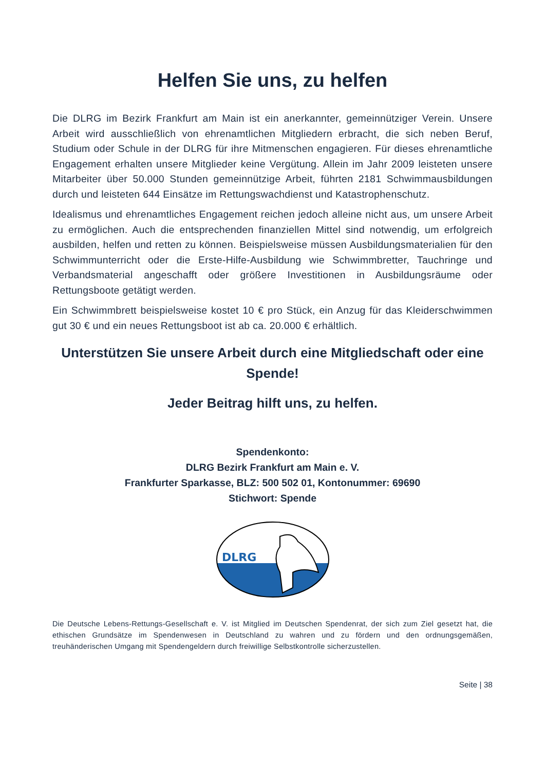Helfen Sie uns, zu helfen
Die DLRG im Bezirk Frankfurt am Main ist ein anerkannter, gemeinnütziger Verein. Unsere Arbeit wird ausschließlich von ehrenamtlichen Mitgliedern erbracht, die sich neben Beruf, Studium oder Schule in der DLRG für ihre Mitmenschen engagieren. Für dieses ehrenamtliche Engagement erhalten unsere Mitglieder keine Vergütung. Allein im Jahr 2009 leisteten unsere Mitarbeiter über 50.000 Stunden gemeinnützige Arbeit, führten 2181 Schwimmausbildungen durch und leisteten 644 Einsätze im Rettungswachdienst und Katastrophenschutz.
Idealismus und ehrenamtliches Engagement reichen jedoch alleine nicht aus, um unsere Arbeit zu ermöglichen. Auch die entsprechenden finanziellen Mittel sind notwendig, um erfolgreich ausbilden, helfen und retten zu können. Beispielsweise müssen Ausbildungsmaterialien für den Schwimmunterricht oder die Erste-Hilfe-Ausbildung wie Schwimmbretter, Tauchringe und Verbandsmaterial angeschafft oder größere Investitionen in Ausbildungsräume oder Rettungsboote getätigt werden.
Ein Schwimmbrett beispielsweise kostet 10 € pro Stück, ein Anzug für das Kleiderschwimmen gut 30 € und ein neues Rettungsboot ist ab ca. 20.000 € erhältlich.
Unterstützen Sie unsere Arbeit durch eine Mitgliedschaft oder eine Spende!
Jeder Beitrag hilft uns, zu helfen.
Spendenkonto:
DLRG Bezirk Frankfurt am Main e. V.
Frankfurter Sparkasse, BLZ: 500 502 01, Kontonummer: 69690
Stichwort: Spende
DLRG
Die Deutsche Lebens-Rettungs-Gesellschaft e. V. ist Mitglied im Deutschen Spendenrat, der sich zum Ziel gesetzt hat, die ethischen Grundsätze im Spendenwesen in Deutschland zu wahren und zu fördern und den ordnungsgemäßen, treuhänderischen Umgang mit Spendengeldern durch freiwillige Selbstkontrolle sicherzustellen.
Seite | 38